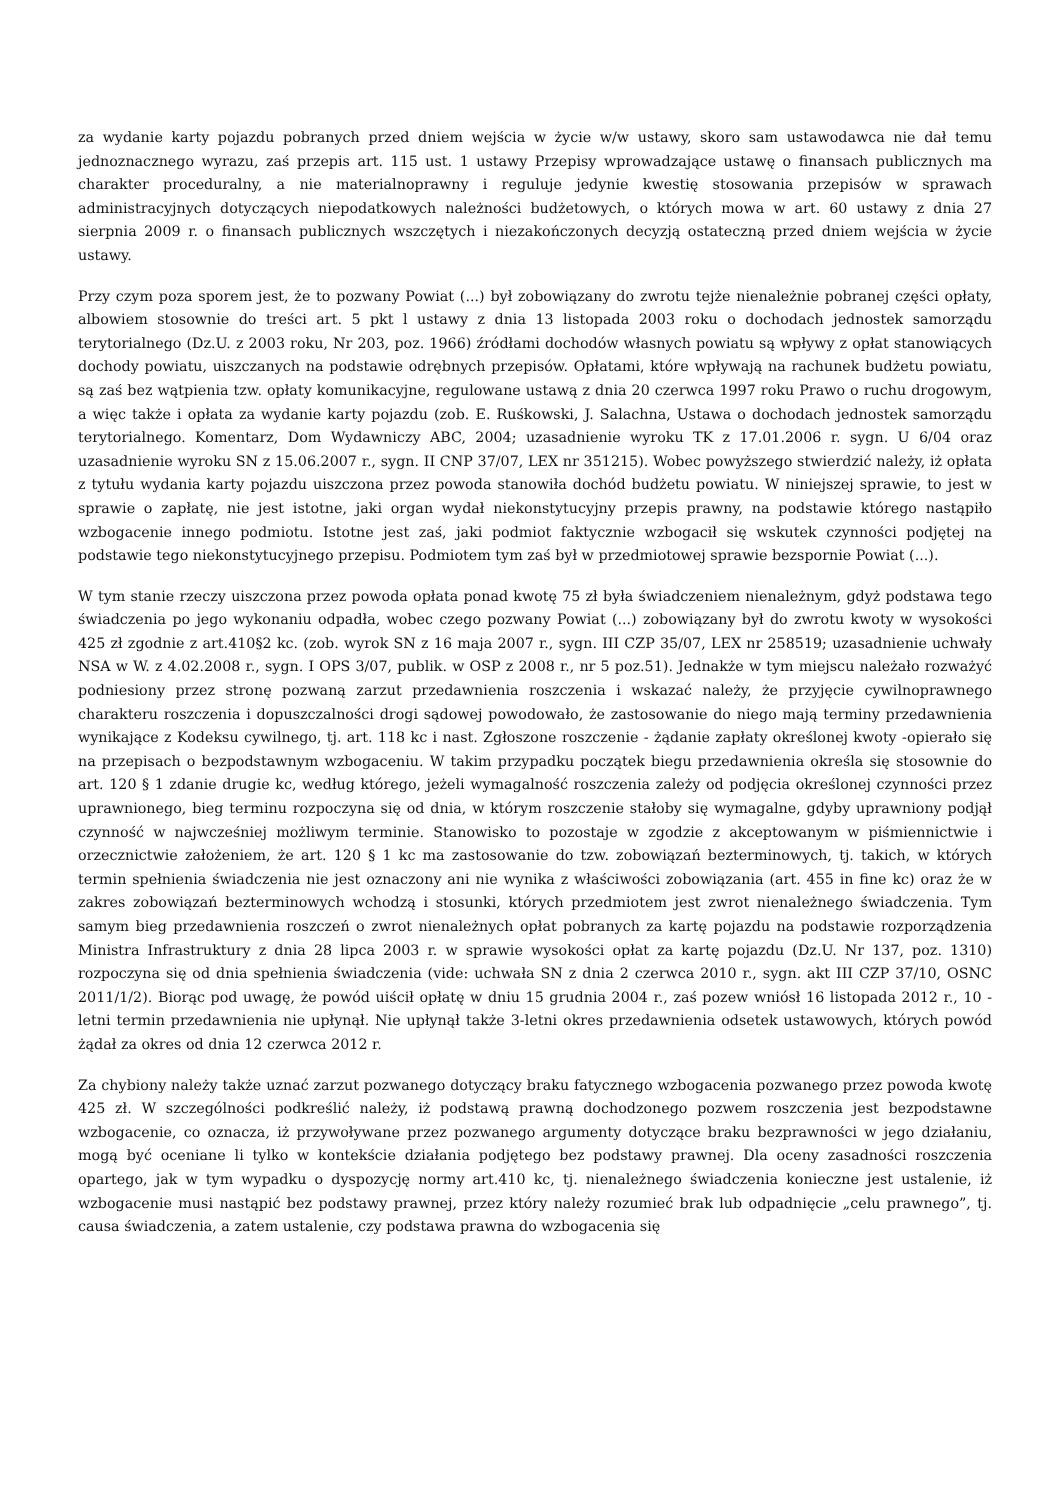za wydanie karty pojazdu pobranych przed dniem wejścia w życie w/w ustawy, skoro sam ustawodawca nie dał temu jednoznacznego wyrazu, zaś przepis art. 115 ust. 1 ustawy Przepisy wprowadzające ustawę o finansach publicznych ma charakter proceduralny, a nie materialnoprawny i reguluje jedynie kwestię stosowania przepisów w sprawach administracyjnych dotyczących niepodatkowych należności budżetowych, o których mowa w art. 60 ustawy z dnia 27 sierpnia 2009 r. o finansach publicznych wszczętych i niezakończonych decyzją ostateczną przed dniem wejścia w życie ustawy.
Przy czym poza sporem jest, że to pozwany Powiat (...) był zobowiązany do zwrotu tejże nienależnie pobranej części opłaty, albowiem stosownie do treści art. 5 pkt l ustawy z dnia 13 listopada 2003 roku o dochodach jednostek samorządu terytorialnego (Dz.U. z 2003 roku, Nr 203, poz. 1966) źródłami dochodów własnych powiatu są wpływy z opłat stanowiących dochody powiatu, uiszczanych na podstawie odrębnych przepisów. Opłatami, które wpływają na rachunek budżetu powiatu, są zaś bez wątpienia tzw. opłaty komunikacyjne, regulowane ustawą z dnia 20 czerwca 1997 roku Prawo o ruchu drogowym, a więc także i opłata za wydanie karty pojazdu (zob. E. Ruśkowski, J. Salachna, Ustawa o dochodach jednostek samorządu terytorialnego. Komentarz, Dom Wydawniczy ABC, 2004; uzasadnienie wyroku TK z 17.01.2006 r. sygn. U 6/04 oraz uzasadnienie wyroku SN z 15.06.2007 r., sygn. II CNP 37/07, LEX nr 351215). Wobec powyższego stwierdzić należy, iż opłata z tytułu wydania karty pojazdu uiszczona przez powoda stanowiła dochód budżetu powiatu. W niniejszej sprawie, to jest w sprawie o zapłatę, nie jest istotne, jaki organ wydał niekonstytucyjny przepis prawny, na podstawie którego nastąpiło wzbogacenie innego podmiotu. Istotne jest zaś, jaki podmiot faktycznie wzbogacił się wskutek czynności podjętej na podstawie tego niekonstytucyjnego przepisu. Podmiotem tym zaś był w przedmiotowej sprawie bezspornie Powiat (...).
W tym stanie rzeczy uiszczona przez powoda opłata ponad kwotę 75 zł była świadczeniem nienależnym, gdyż podstawa tego świadczenia po jego wykonaniu odpadła, wobec czego pozwany Powiat (...) zobowiązany był do zwrotu kwoty w wysokości 425 zł zgodnie z art.410§2 kc. (zob. wyrok SN z 16 maja 2007 r., sygn. III CZP 35/07, LEX nr 258519; uzasadnienie uchwały NSA w W. z 4.02.2008 r., sygn. I OPS 3/07, publik. w OSP z 2008 r., nr 5 poz.51). Jednakże w tym miejscu należało rozważyć podniesiony przez stronę pozwaną zarzut przedawnienia roszczenia i wskazać należy, że przyjęcie cywilnoprawnego charakteru roszczenia i dopuszczalności drogi sądowej powodowało, że zastosowanie do niego mają terminy przedawnienia wynikające z Kodeksu cywilnego, tj. art. 118 kc i nast. Zgłoszone roszczenie - żądanie zapłaty określonej kwoty -opierało się na przepisach o bezpodstawnym wzbogaceniu. W takim przypadku początek biegu przedawnienia określa się stosownie do art. 120 § 1 zdanie drugie kc, według którego, jeżeli wymagalność roszczenia zależy od podjęcia określonej czynności przez uprawnionego, bieg terminu rozpoczyna się od dnia, w którym roszczenie stałoby się wymagalne, gdyby uprawniony podjął czynność w najwcześniej możliwym terminie. Stanowisko to pozostaje w zgodzie z akceptowanym w piśmiennictwie i orzecznictwie założeniem, że art. 120 § 1 kc ma zastosowanie do tzw. zobowiązań bezterminowych, tj. takich, w których termin spełnienia świadczenia nie jest oznaczony ani nie wynika z właściwości zobowiązania (art. 455 in fine kc) oraz że w zakres zobowiązań bezterminowych wchodzą i stosunki, których przedmiotem jest zwrot nienależnego świadczenia. Tym samym bieg przedawnienia roszczeń o zwrot nienależnych opłat pobranych za kartę pojazdu na podstawie rozporządzenia Ministra Infrastruktury z dnia 28 lipca 2003 r. w sprawie wysokości opłat za kartę pojazdu (Dz.U. Nr 137, poz. 1310) rozpoczyna się od dnia spełnienia świadczenia (vide: uchwała SN z dnia 2 czerwca 2010 r., sygn. akt III CZP 37/10, OSNC 2011/1/2). Biorąc pod uwagę, że powód uiścił opłatę w dniu 15 grudnia 2004 r., zaś pozew wniósł 16 listopada 2012 r., 10 - letni termin przedawnienia nie upłynął. Nie upłynął także 3-letni okres przedawnienia odsetek ustawowych, których powód żądał za okres od dnia 12 czerwca 2012 r.
Za chybiony należy także uznać zarzut pozwanego dotyczący braku fatycznego wzbogacenia pozwanego przez powoda kwotę 425 zł. W szczególności podkreślić należy, iż podstawą prawną dochodzonego pozwem roszczenia jest bezpodstawne wzbogacenie, co oznacza, iż przywoływane przez pozwanego argumenty dotyczące braku bezprawności w jego działaniu, mogą być oceniane li tylko w kontekście działania podjętego bez podstawy prawnej. Dla oceny zasadności roszczenia opartego, jak w tym wypadku o dyspozycję normy art.410 kc, tj. nienależnego świadczenia konieczne jest ustalenie, iż wzbogacenie musi nastąpić bez podstawy prawnej, przez który należy rozumieć brak lub odpadnięcie „celu prawnego”, tj. causa świadczenia, a zatem ustalenie, czy podstawa prawna do wzbogacenia się